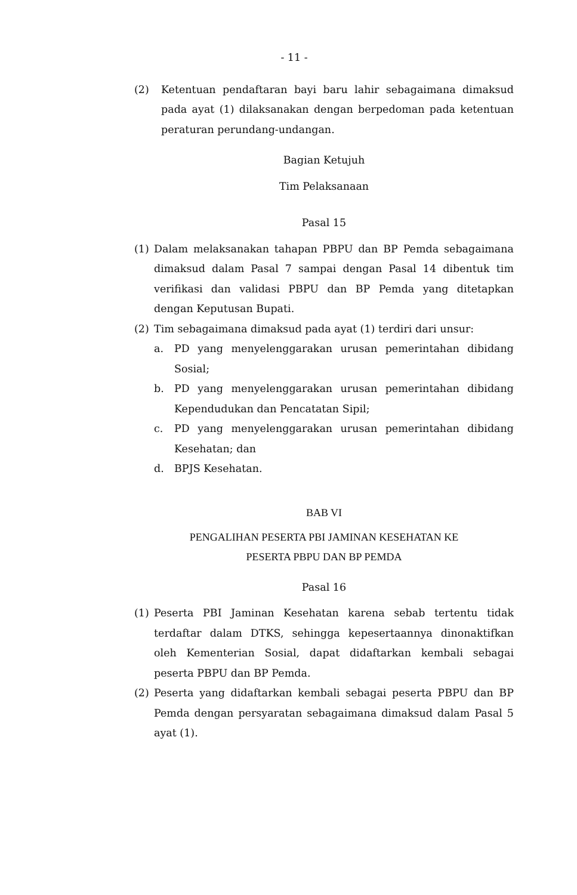- 11 -
(2) Ketentuan pendaftaran bayi baru lahir sebagaimana dimaksud pada ayat (1) dilaksanakan dengan berpedoman pada ketentuan peraturan perundang-undangan.
Bagian Ketujuh
Tim Pelaksanaan
Pasal 15
(1) Dalam melaksanakan tahapan PBPU dan BP Pemda sebagaimana dimaksud dalam Pasal 7 sampai dengan Pasal 14 dibentuk tim verifikasi dan validasi PBPU dan BP Pemda yang ditetapkan dengan Keputusan Bupati.
(2) Tim sebagaimana dimaksud pada ayat (1) terdiri dari unsur:
a. PD yang menyelenggarakan urusan pemerintahan dibidang Sosial;
b. PD yang menyelenggarakan urusan pemerintahan dibidang Kependudukan dan Pencatatan Sipil;
c. PD yang menyelenggarakan urusan pemerintahan dibidang Kesehatan; dan
d. BPJS Kesehatan.
BAB VI
PENGALIHAN PESERTA PBI JAMINAN KESEHATAN KE
PESERTA PBPU DAN BP PEMDA
Pasal 16
(1) Peserta PBI Jaminan Kesehatan karena sebab tertentu tidak terdaftar dalam DTKS, sehingga kepesertaannya dinonaktifkan oleh Kementerian Sosial, dapat didaftarkan kembali sebagai peserta PBPU dan BP Pemda.
(2) Peserta yang didaftarkan kembali sebagai peserta PBPU dan BP Pemda dengan persyaratan sebagaimana dimaksud dalam Pasal 5 ayat (1).